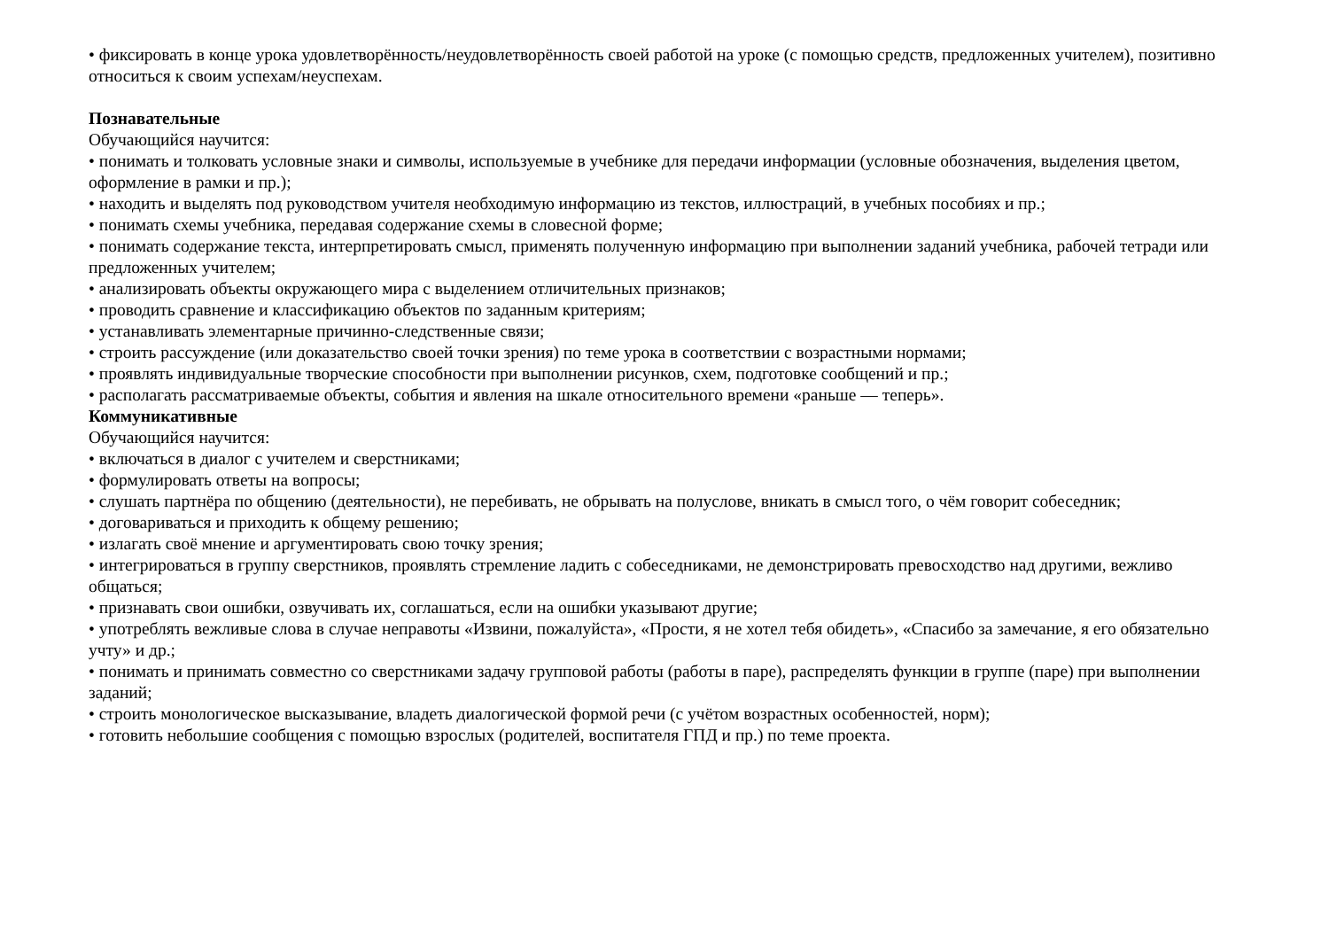• фиксировать в конце урока удовлетворённость/неудовлетворённость своей работой на уроке (с помощью средств, предложенных учителем), позитивно относиться к своим успехам/неуспехам.
Познавательные
Обучающийся научится:
• понимать и толковать условные знаки и символы, используемые в учебнике для передачи информации (условные обозначения, выделения цветом, оформление в рамки и пр.);
• находить и выделять под руководством учителя необходимую информацию из текстов, иллюстраций, в учебных пособиях и пр.;
• понимать схемы учебника, передавая содержание схемы в словесной форме;
• понимать содержание текста, интерпретировать смысл, применять полученную информацию при выполнении заданий учебника, рабочей тетради или предложенных учителем;
• анализировать объекты окружающего мира с выделением отличительных признаков;
• проводить сравнение и классификацию объектов по заданным критериям;
• устанавливать элементарные причинно-следственные связи;
• строить рассуждение (или доказательство своей точки зрения) по теме урока в соответствии с возрастными нормами;
• проявлять индивидуальные творческие способности при выполнении рисунков, схем, подготовке сообщений и пр.;
• располагать рассматриваемые объекты, события и явления на шкале относительного времени «раньше — теперь».
Коммуникативные
Обучающийся научится:
• включаться в диалог с учителем и сверстниками;
• формулировать ответы на вопросы;
• слушать партнёра по общению (деятельности), не перебивать, не обрывать на полуслове, вникать в смысл того, о чём говорит собеседник;
• договариваться и приходить к общему решению;
• излагать своё мнение и аргументировать свою точку зрения;
• интегрироваться в группу сверстников, проявлять стремление ладить с собеседниками, не демонстрировать превосходство над другими, вежливо общаться;
• признавать свои ошибки, озвучивать их, соглашаться, если на ошибки указывают другие;
• употреблять вежливые слова в случае неправоты «Извини, пожалуйста», «Прости, я не хотел тебя обидеть», «Спасибо за замечание, я его обязательно учту» и др.;
• понимать и принимать совместно со сверстниками задачу групповой работы (работы в паре), распределять функции в группе (паре) при выполнении заданий;
• строить монологическое высказывание, владеть диалогической формой речи (с учётом возрастных особенностей, норм);
• готовить небольшие сообщения с помощью взрослых (родителей, воспитателя ГПД и пр.) по теме проекта.